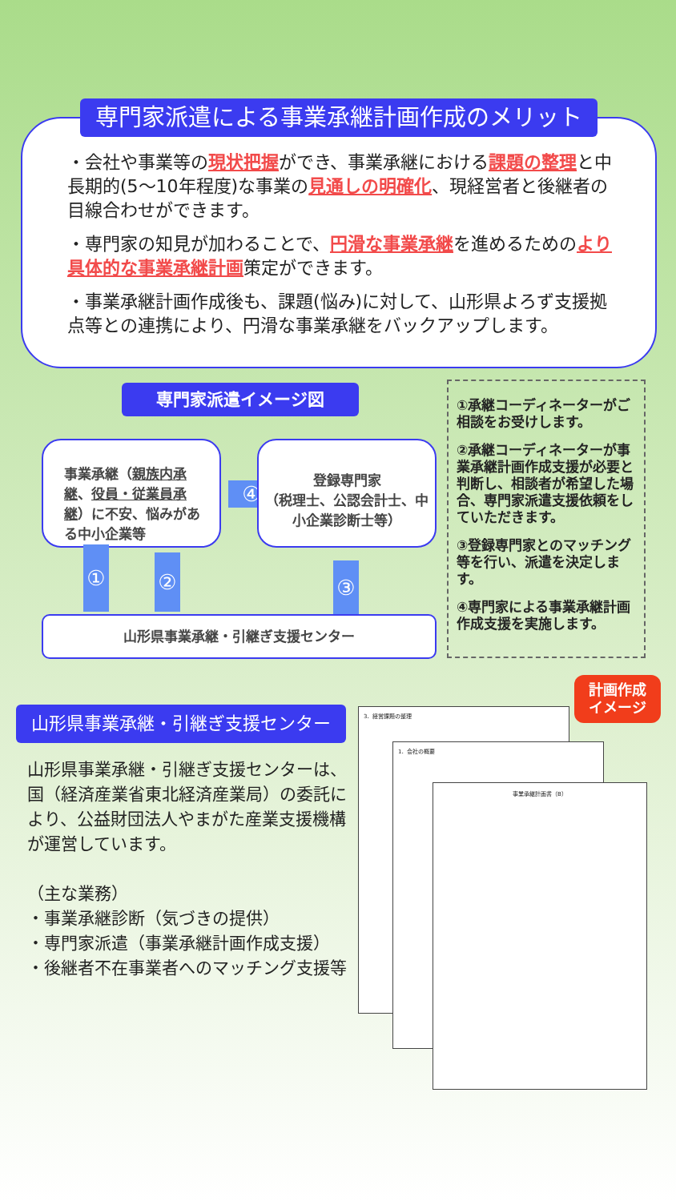・会社や事業等の現状把握ができ、事業承継における課題の整理と中長期的(5～10年程度)な事業の見通しの明確化、現経営者と後継者の目線合わせができます。
・専門家の知見が加わることで、円滑な事業承継を進めるためのより具体的な事業承継計画策定ができます。
・事業承継計画作成後も、課題(悩み)に対して、山形県よろず支援拠点等との連携により、円滑な事業承継をバックアップします。
専門家派遣による事業承継計画作成のメリット
専門家派遣イメージ図
事業承継（親族内承継、役員・従業員承継）に不安、悩みがある中小企業等
④
登録専門家
（税理士、公認会計士、中小企業診断士等）
① ② ③
山形県事業承継・引継ぎ支援センター
①承継コーディネーターがご相談をお受けします。
②承継コーディネーターが事業承継計画作成支援が必要と判断し、相談者が希望した場合、専門家派遣支援依頼をしていただきます。
③登録専門家とのマッチング等を行い、派遣を決定します。
④専門家による事業承継計画作成支援を実施します。
山形県事業承継・引継ぎ支援センター
山形県事業承継・引継ぎ支援センターは、国（経済産業省東北経済産業局）の委託により、公益財団法人やまがた産業支援機構が運営しています。
（主な業務）
・事業承継診断（気づきの提供）
・専門家派遣（事業承継計画作成支援）
・後継者不在事業者へのマッチング支援等
3．経営課題の整理
1．会社の概要
事業承継計画書（B）
計画作成
イメージ